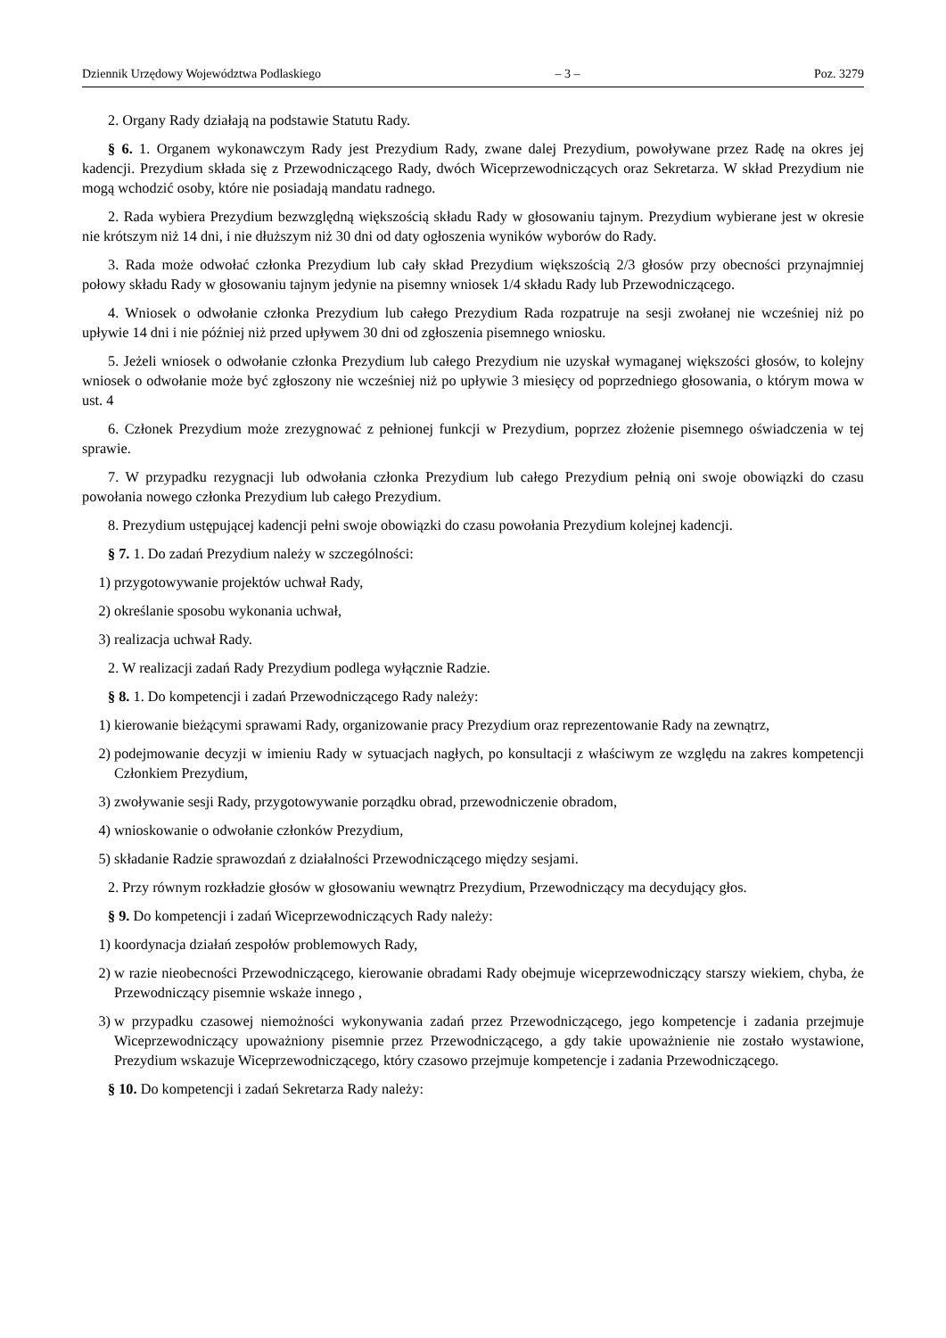Dziennik Urzędowy Województwa Podlaskiego – 3 – Poz. 3279
2. Organy Rady działają na podstawie Statutu Rady.
§ 6. 1. Organem wykonawczym Rady jest Prezydium Rady, zwane dalej Prezydium, powoływane przez Radę na okres jej kadencji. Prezydium składa się z Przewodniczącego Rady, dwóch Wiceprzewodniczących oraz Sekretarza. W skład Prezydium nie mogą wchodzić osoby, które nie posiadają mandatu radnego.
2. Rada wybiera Prezydium bezwzględną większością składu Rady w głosowaniu tajnym. Prezydium wybierane jest w okresie nie krótszym niż 14 dni, i nie dłuższym niż 30 dni od daty ogłoszenia wyników wyborów do Rady.
3. Rada może odwołać członka Prezydium lub cały skład Prezydium większością 2/3 głosów przy obecności przynajmniej połowy składu Rady w głosowaniu tajnym jedynie na pisemny wniosek 1/4 składu Rady lub Przewodniczącego.
4. Wniosek o odwołanie członka Prezydium lub całego Prezydium Rada rozpatruje na sesji zwołanej nie wcześniej niż po upływie 14 dni i nie później niż przed upływem 30 dni od zgłoszenia pisemnego wniosku.
5. Jeżeli wniosek o odwołanie członka Prezydium lub całego Prezydium nie uzyskał wymaganej większości głosów, to kolejny wniosek o odwołanie może być zgłoszony nie wcześniej niż po upływie 3 miesięcy od poprzedniego głosowania, o którym mowa w ust. 4
6. Członek Prezydium może zrezygnować z pełnionej funkcji w Prezydium, poprzez złożenie pisemnego oświadczenia w tej sprawie.
7. W przypadku rezygnacji lub odwołania członka Prezydium lub całego Prezydium pełnią oni swoje obowiązki do czasu powołania nowego członka Prezydium lub całego Prezydium.
8. Prezydium ustępującej kadencji pełni swoje obowiązki do czasu powołania Prezydium kolejnej kadencji.
§ 7. 1. Do zadań Prezydium należy w szczególności:
1) przygotowywanie projektów uchwał Rady,
2) określanie sposobu wykonania uchwał,
3) realizacja uchwał Rady.
2. W realizacji zadań Rady Prezydium podlega wyłącznie Radzie.
§ 8. 1. Do kompetencji i zadań Przewodniczącego Rady należy:
1) kierowanie bieżącymi sprawami Rady, organizowanie pracy Prezydium oraz reprezentowanie Rady na zewnątrz,
2) podejmowanie decyzji w imieniu Rady w sytuacjach nagłych, po konsultacji z właściwym ze względu na zakres kompetencji Członkiem Prezydium,
3) zwoływanie sesji Rady, przygotowywanie porządku obrad, przewodniczenie obradom,
4) wnioskowanie o odwołanie członków Prezydium,
5) składanie Radzie sprawozdań z działalności Przewodniczącego między sesjami.
2. Przy równym rozkładzie głosów w głosowaniu wewnątrz Prezydium, Przewodniczący ma decydujący głos.
§ 9. Do kompetencji i zadań Wiceprzewodniczących Rady należy:
1) koordynacja działań zespołów problemowych Rady,
2) w razie nieobecności Przewodniczącego, kierowanie obradami Rady obejmuje wiceprzewodniczący starszy wiekiem, chyba, że Przewodniczący pisemnie wskaże innego ,
3) w przypadku czasowej niemożności wykonywania zadań przez Przewodniczącego, jego kompetencje i zadania przejmuje Wiceprzewodniczący upoważniony pisemnie przez Przewodniczącego, a gdy takie upoważnienie nie zostało wystawione, Prezydium wskazuje Wiceprzewodniczącego, który czasowo przejmuje kompetencje i zadania Przewodniczącego.
§ 10. Do kompetencji i zadań Sekretarza Rady należy: